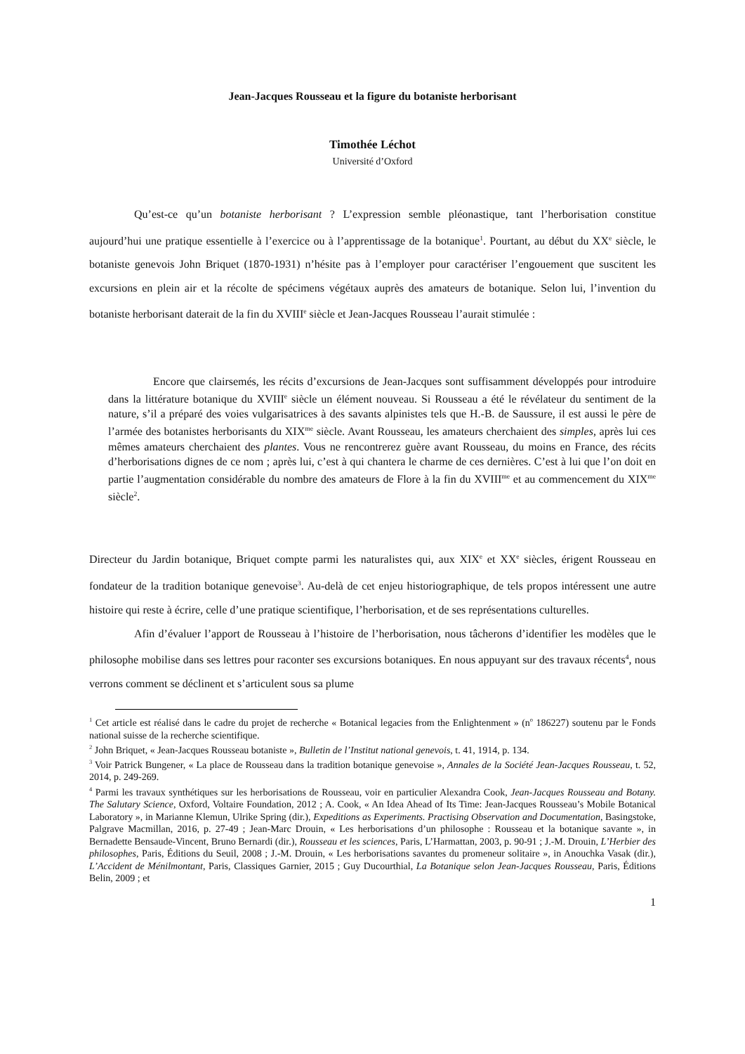Jean-Jacques Rousseau et la figure du botaniste herborisant
Timothée Léchot
Université d’Oxford
Qu’est-ce qu’un botaniste herborisant ? L’expression semble pléonastique, tant l’herborisation constitue aujourd’hui une pratique essentielle à l’exercice ou à l’apprentissage de la botanique<sup>1</sup>. Pourtant, au début du XX<sup>e</sup> siècle, le botaniste genevois John Briquet (1870-1931) n’hésite pas à l’employer pour caractériser l’engouement que suscitent les excursions en plein air et la récolte de spécimens végétaux auprès des amateurs de botanique. Selon lui, l’invention du botaniste herborisant daterait de la fin du XVIII<sup>e</sup> siècle et Jean-Jacques Rousseau l’aurait stimulée :
Encore que clairsemés, les récits d’excursions de Jean-Jacques sont suffisamment développés pour introduire dans la littérature botanique du XVIII<sup>e</sup> siècle un élément nouveau. Si Rousseau a été le révélateur du sentiment de la nature, s’il a préparé des voies vulgarisatrices à des savants alpinistes tels que H.-B. de Saussure, il est aussi le père de l’armée des botanistes herborisants du XIX<sup>me</sup> siècle. Avant Rousseau, les amateurs cherchaient des simples, après lui ces mêmes amateurs cherchaient des plantes. Vous ne rencontrerez guère avant Rousseau, du moins en France, des récits d’herborisations dignes de ce nom ; après lui, c’est à qui chantera le charme de ces dernières. C’est à lui que l’on doit en partie l’augmentation considérable du nombre des amateurs de Flore à la fin du XVIII<sup>me</sup> et au commencement du XIX<sup>me</sup> siècle<sup>2</sup>.
Directeur du Jardin botanique, Briquet compte parmi les naturalistes qui, aux XIX<sup>e</sup> et XX<sup>e</sup> siècles, érigent Rousseau en fondateur de la tradition botanique genevoise<sup>3</sup>. Au-delà de cet enjeu historiographique, de tels propos intéressent une autre histoire qui reste à écrire, celle d’une pratique scientifique, l’herborisation, et de ses représentations culturelles.
Afin d’évaluer l’apport de Rousseau à l’histoire de l’herborisation, nous tâcherons d’identifier les modèles que le philosophe mobilise dans ses lettres pour raconter ses excursions botaniques. En nous appuyant sur des travaux récents<sup>4</sup>, nous verrons comment se déclinent et s’articulent sous sa plume
<sup>1</sup> Cet article est réalisé dans le cadre du projet de recherche « Botanical legacies from the Enlightenment » (n<sup>o</sup> 186227) soutenu par le Fonds national suisse de la recherche scientifique.
<sup>2</sup> John Briquet, « Jean-Jacques Rousseau botaniste », Bulletin de l’Institut national genevois, t. 41, 1914, p. 134.
<sup>3</sup> Voir Patrick Bungener, « La place de Rousseau dans la tradition botanique genevoise », Annales de la Société Jean-Jacques Rousseau, t. 52, 2014, p. 249-269.
<sup>4</sup> Parmi les travaux synthétiques sur les herborisations de Rousseau, voir en particulier Alexandra Cook, Jean-Jacques Rousseau and Botany. The Salutary Science, Oxford, Voltaire Foundation, 2012 ; A. Cook, « An Idea Ahead of Its Time: Jean-Jacques Rousseau’s Mobile Botanical Laboratory », in Marianne Klemun, Ulrike Spring (dir.), Expeditions as Experiments. Practising Observation and Documentation, Basingstoke, Palgrave Macmillan, 2016, p. 27-49 ; Jean-Marc Drouin, « Les herborisations d’un philosophe : Rousseau et la botanique savante », in Bernadette Bensaude-Vincent, Bruno Bernardi (dir.), Rousseau et les sciences, Paris, L’Harmattan, 2003, p. 90-91 ; J.-M. Drouin, L’Herbier des philosophes, Paris, Éditions du Seuil, 2008 ; J.-M. Drouin, « Les herborisations savantes du promeneur solitaire », in Anouchka Vasak (dir.), L’Accident de Ménilmontant, Paris, Classiques Garnier, 2015 ; Guy Ducourthial, La Botanique selon Jean-Jacques Rousseau, Paris, Éditions Belin, 2009 ; et
1